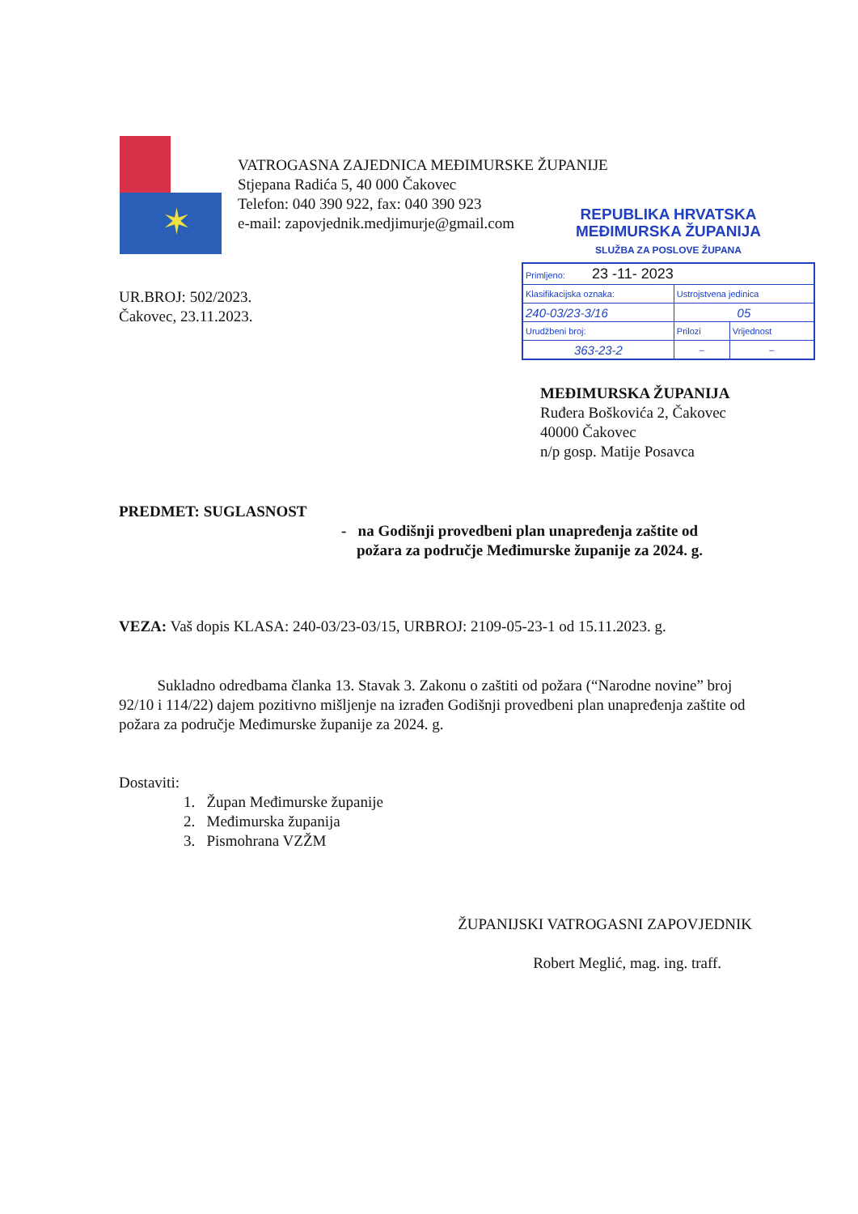✶
VATROGASNA ZAJEDNICA MEĐIMURSKE ŽUPANIJE
Stjepana Radića 5, 40 000 Čakovec
Telefon: 040 390 922, fax: 040 390 923
e-mail: zapovjednik.medjimurje@gmail.com
REPUBLIKA HRVATSKA
MEĐIMURSKA ŽUPANIJA
SLUŽBA ZA POSLOVE ŽUPANA
| Primljeno: 23 -11- 2023 | | |
| Klasifikacijska oznaka: | Ustrojstvena jedinica | |
| 240-03/23-3/16 | 05 | |
| Urudžbeni broj: | Prilozi | Vrijednost |
| 363-23-2 | – | – |
UR.BROJ: 502/2023.
Čakovec, 23.11.2023.
MEĐIMURSKA ŽUPANIJA
Ruđera Boškovića 2, Čakovec
40000 Čakovec
n/p gosp. Matije Posavca
PREDMET: SUGLASNOST
- na Godišnji provedbeni plan unapređenja zaštite od
požara za područje Međimurske županije za 2024. g.
VEZA: Vaš dopis KLASA: 240-03/23-03/15, URBROJ: 2109-05-23-1 od 15.11.2023. g.
Sukladno odredbama članka 13. Stavak 3. Zakonu o zaštiti od požara (“Narodne novine” broj 92/10 i 114/22) dajem pozitivno mišljenje na izrađen Godišnji provedbeni plan unapređenja zaštite od požara za područje Međimurske županije za 2024. g.
Dostaviti:
1. Župan Međimurske županije
2. Međimurska županija
3. Pismohrana VZŽM
ŽUPANIJSKI VATROGASNI ZAPOVJEDNIK
Robert Meglić, mag. ing. traff.